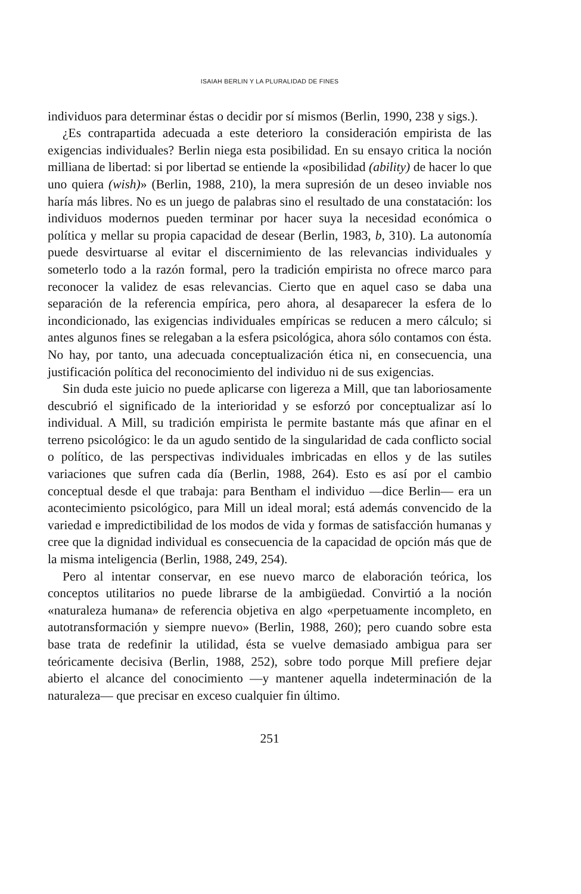ISAIAH BERLIN Y LA PLURALIDAD DE FINES
individuos para determinar éstas o decidir por sí mismos (Berlin, 1990, 238 y sigs.).
¿Es contrapartida adecuada a este deterioro la consideración empirista de las exigencias individuales? Berlin niega esta posibilidad. En su ensayo critica la noción milliana de libertad: si por libertad se entiende la «posibilidad (ability) de hacer lo que uno quiera (wish)» (Berlin, 1988, 210), la mera supresión de un deseo inviable nos haría más libres. No es un juego de palabras sino el resultado de una constatación: los individuos modernos pueden terminar por hacer suya la necesidad económica o política y mellar su propia capacidad de desear (Berlin, 1983, b, 310). La autonomía puede desvirtuarse al evitar el discernimiento de las relevancias individuales y someterlo todo a la razón formal, pero la tradición empirista no ofrece marco para reconocer la validez de esas relevancias. Cierto que en aquel caso se daba una separación de la referencia empírica, pero ahora, al desaparecer la esfera de lo incondicionado, las exigencias individuales empíricas se reducen a mero cálculo; si antes algunos fines se relegaban a la esfera psicológica, ahora sólo contamos con ésta. No hay, por tanto, una adecuada conceptualización ética ni, en consecuencia, una justificación política del reconocimiento del individuo ni de sus exigencias.
Sin duda este juicio no puede aplicarse con ligereza a Mill, que tan laboriosamente descubrió el significado de la interioridad y se esforzó por conceptualizar así lo individual. A Mill, su tradición empirista le permite bastante más que afinar en el terreno psicológico: le da un agudo sentido de la singularidad de cada conflicto social o político, de las perspectivas individuales imbricadas en ellos y de las sutiles variaciones que sufren cada día (Berlin, 1988, 264). Esto es así por el cambio conceptual desde el que trabaja: para Bentham el individuo —dice Berlin— era un acontecimiento psicológico, para Mill un ideal moral; está además convencido de la variedad e impredictibilidad de los modos de vida y formas de satisfacción humanas y cree que la dignidad individual es consecuencia de la capacidad de opción más que de la misma inteligencia (Berlin, 1988, 249, 254).
Pero al intentar conservar, en ese nuevo marco de elaboración teórica, los conceptos utilitarios no puede librarse de la ambigüedad. Convirtió a la noción «naturaleza humana» de referencia objetiva en algo «perpetuamente incompleto, en autotransformación y siempre nuevo» (Berlin, 1988, 260); pero cuando sobre esta base trata de redefinir la utilidad, ésta se vuelve demasiado ambigua para ser teóricamente decisiva (Berlin, 1988, 252), sobre todo porque Mill prefiere dejar abierto el alcance del conocimiento —y mantener aquella indeterminación de la naturaleza— que precisar en exceso cualquier fin último.
251